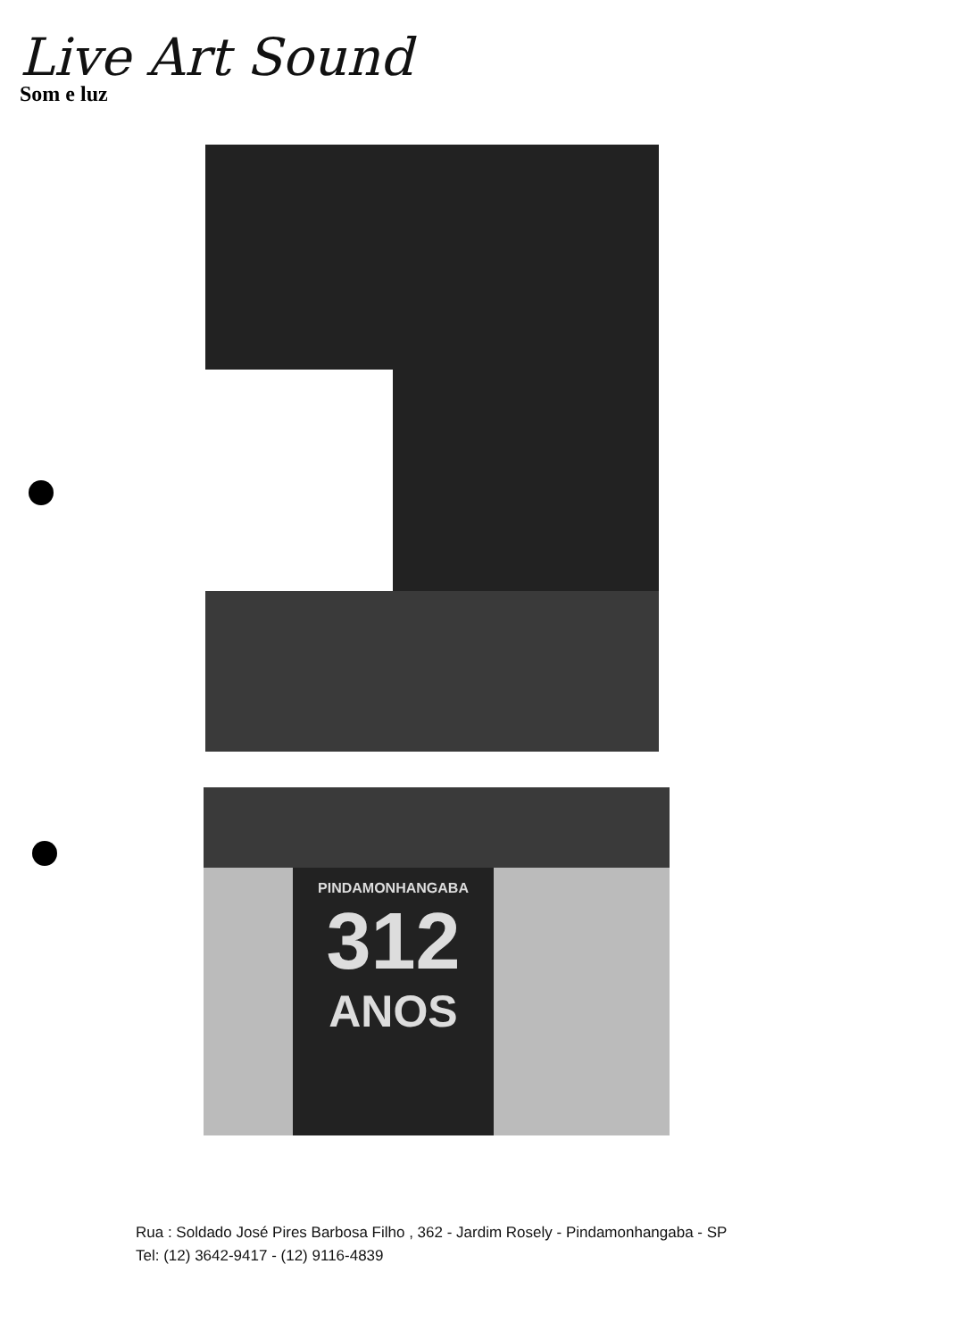Live Art Sound
Som e luz
PINDAMONHANGABA
312
ANOS
Rua : Soldado José Pires Barbosa Filho , 362 - Jardim Rosely - Pindamonhangaba - SP
Tel: (12) 3642-9417 - (12) 9116-4839